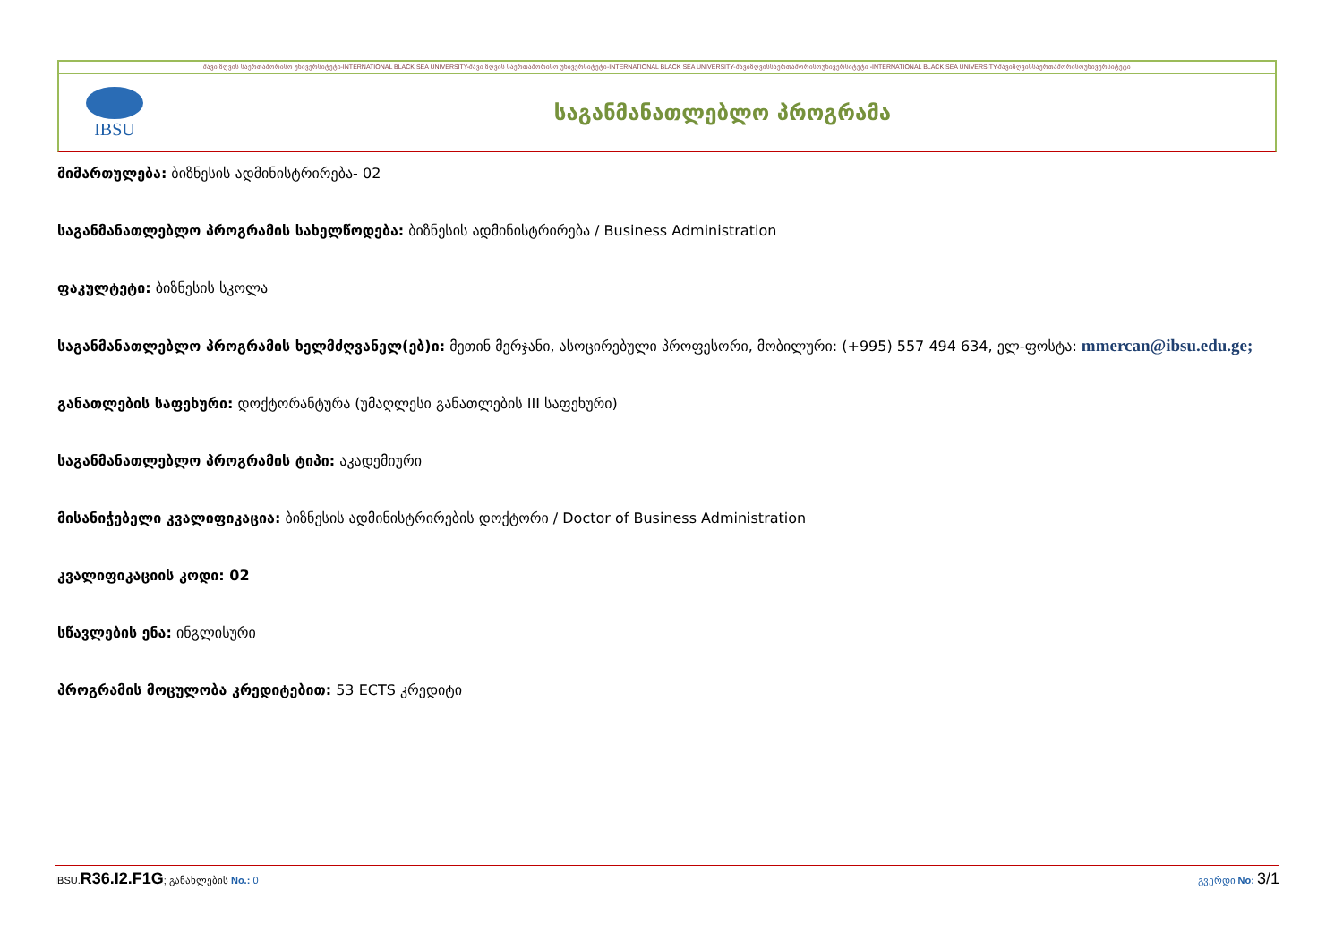შავი ზღვის საერთაშორისო უნივერსიტეტი-INTERNATIONAL BLACK SEA UNIVERSITY-შავი ზღვის საერთაშორისო უნივერსიტეტი-INTERNATIONAL BLACK SEA UNIVERSITY-შავიზღვისსაერთაშორისოუნივერსიტეტი -INTERNATIONAL BLACK SEA UNIVERSITY-შავიზღვისსაერთაშორისოუნივერსიტეტი
IBSU
საგანმანათლებლო პროგრამა
მიმართულება: ბიზნესის ადმინისტრირება- 02
საგანმანათლებლო პროგრამის სახელწოდება: ბიზნესის ადმინისტრირება / Business Administration
ფაკულტეტი: ბიზნესის სკოლა
საგანმანათლებლო პროგრამის ხელმძღვანელ(ებ)ი: მეთინ მერჯანი, ასოცირებული პროფესორი, მობილური: (+995) 557 494 634, ელ-ფოსტა: mmercan@ibsu.edu.ge;
განათლების საფეხური: დოქტორანტურა (უმაღლესი განათლების III საფეხური)
საგანმანათლებლო პროგრამის ტიპი: აკადემიური
მისანიჭებელი კვალიფიკაცია: ბიზნესის ადმინისტრირების დოქტორი / Doctor of Business Administration
კვალიფიკაციის კოდი: 02
სწავლების ენა: ინგლისური
პროგრამის მოცულობა კრედიტებით: 53 ECTS კრედიტი
IBSU.R36.I2.F1G; განახლების No.: 0 გვერდი No: 3/1